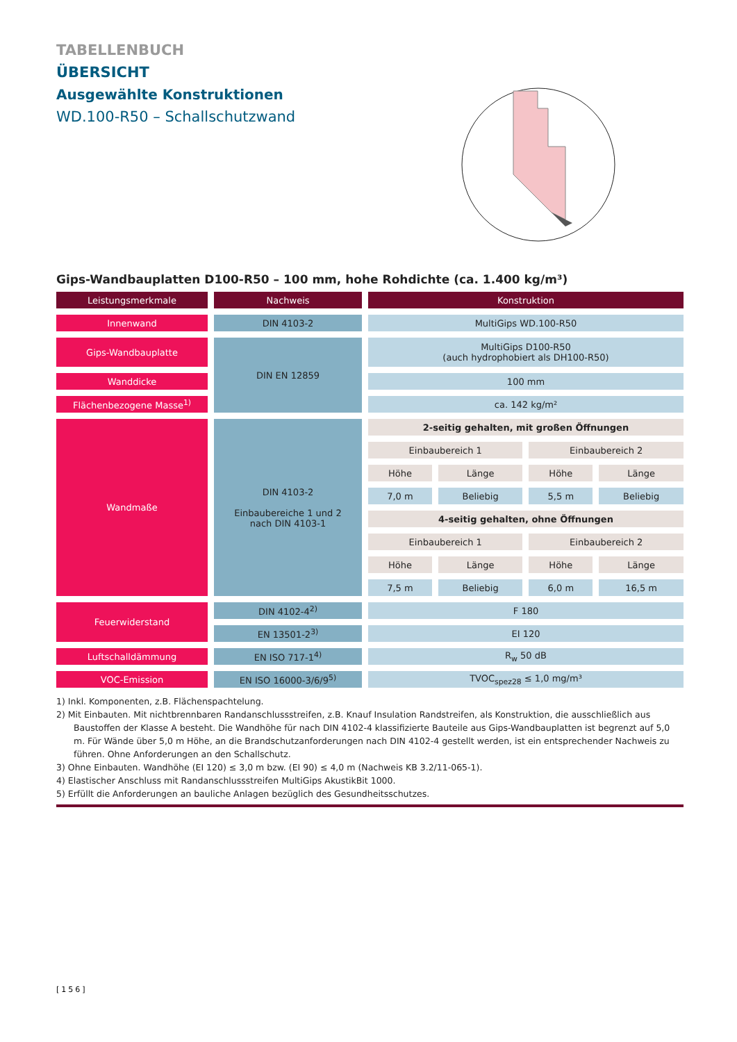TABELLENBUCH
ÜBERSICHT
Ausgewählte Konstruktionen
WD.100-R50 – Schallschutzwand
Gips-Wandbauplatten D100-R50 – 100 mm, hohe Rohdichte (ca. 1.400 kg/m³)
| Leistungsmerkmale | Nachweis | Konstruktion | | | |
| --- | --- | --- | --- | --- | --- |
| Innenwand | DIN 4103-2 | MultiGips WD.100-R50 | | | |
| Gips-Wandbauplatte | DIN EN 12859 | MultiGips D100-R50 (auch hydrophobiert als DH100-R50) | | | |
| Wanddicke | | 100 mm | | | |
| Flächenbezogene Masse<sup>1)</sup> | | ca. 142 kg/m² | | | |
| Wandmaße | DIN 4103-2 Einbaubereiche 1 und 2 nach DIN 4103-1 | 2-seitig gehalten, mit großen Öffnungen | | | |
| | | Einbaubereich 1 | | Einbaubereich 2 | |
| | | Höhe | Länge | Höhe | Länge |
| | | 7,0 m | Beliebig | 5,5 m | Beliebig |
| | | 4-seitig gehalten, ohne Öffnungen | | | |
| | | Einbaubereich 1 | | Einbaubereich 2 | |
| | | Höhe | Länge | Höhe | Länge |
| | | 7,5 m | Beliebig | 6,0 m | 16,5 m |
| Feuerwiderstand | DIN 4102-4<sup>2)</sup> | F 180 | | | |
| | EN 13501-2<sup>3)</sup> | EI 120 | | | |
| Luftschalldämmung | EN ISO 717-1<sup>4)</sup> | R<sub>w</sub> 50 dB | | | |
| VOC-Emission | EN ISO 16000-3/6/9<sup>5)</sup> | TVOC<sub>spez28</sub> ≤ 1,0 mg/m³ | | | |
1) Inkl. Komponenten, z.B. Flächenspachtelung.
2) Mit Einbauten. Mit nichtbrennbaren Randanschlussstreifen, z.B. Knauf Insulation Randstreifen, als Konstruktion, die ausschließlich aus Baustoffen der Klasse A besteht. Die Wandhöhe für nach DIN 4102-4 klassifizierte Bauteile aus Gips-Wandbauplatten ist begrenzt auf 5,0 m. Für Wände über 5,0 m Höhe, an die Brandschutzanforderungen nach DIN 4102-4 gestellt werden, ist ein entsprechender Nachweis zu führen. Ohne Anforderungen an den Schallschutz.
3) Ohne Einbauten. Wandhöhe (EI 120) ≤ 3,0 m bzw. (EI 90) ≤ 4,0 m (Nachweis KB 3.2/11-065-1).
4) Elastischer Anschluss mit Randanschlussstreifen MultiGips AkustikBit 1000.
5) Erfüllt die Anforderungen an bauliche Anlagen bezüglich des Gesundheitsschutzes.
[156]